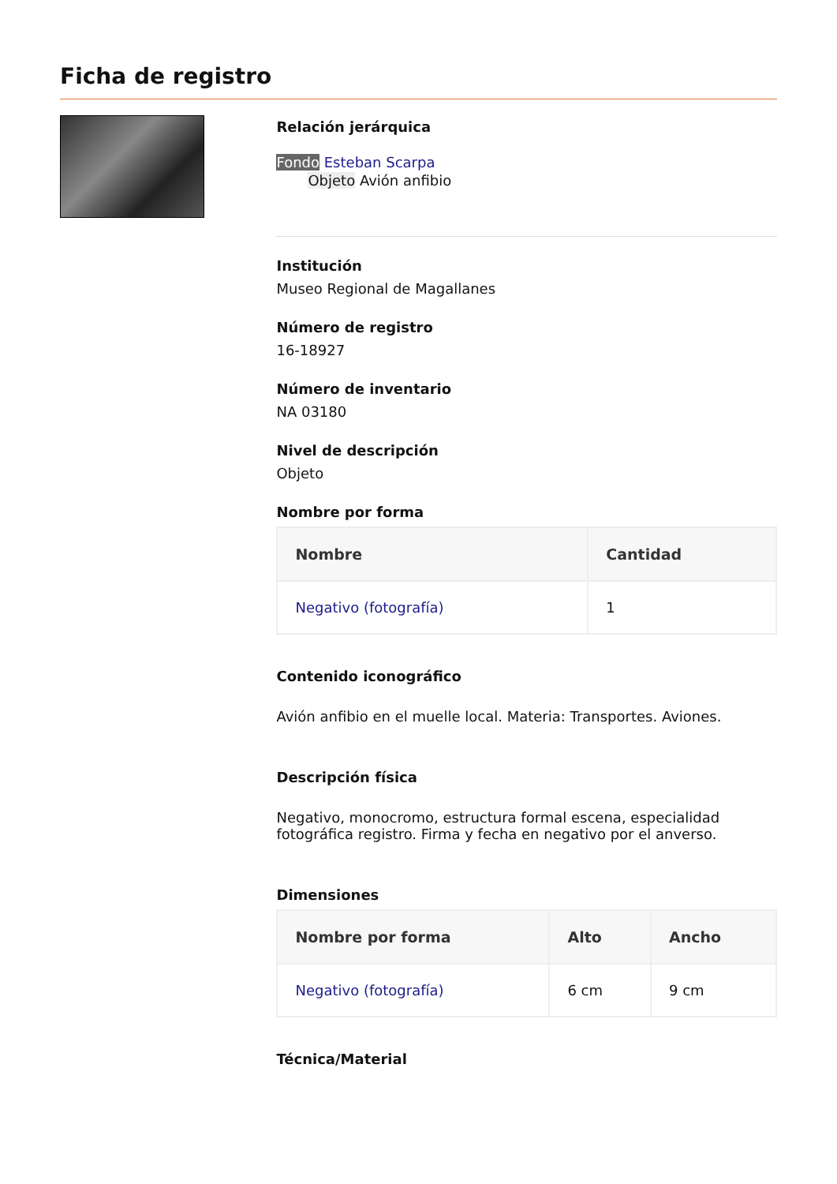Ficha de registro
Relación jerárquica
Fondo Esteban Scarpa
Objeto Avión anfibio
Institución
Museo Regional de Magallanes
Número de registro
16-18927
Número de inventario
NA 03180
Nivel de descripción
Objeto
Nombre por forma
| Nombre | Cantidad |
| --- | --- |
| Negativo (fotografía) | 1 |
Contenido iconográfico
Avión anfibio en el muelle local. Materia: Transportes. Aviones.
Descripción física
Negativo, monocromo, estructura formal escena, especialidad fotográfica registro. Firma y fecha en negativo por el anverso.
Dimensiones
| Nombre por forma | Alto | Ancho |
| --- | --- | --- |
| Negativo (fotografía) | 6 cm | 9 cm |
Técnica/Material